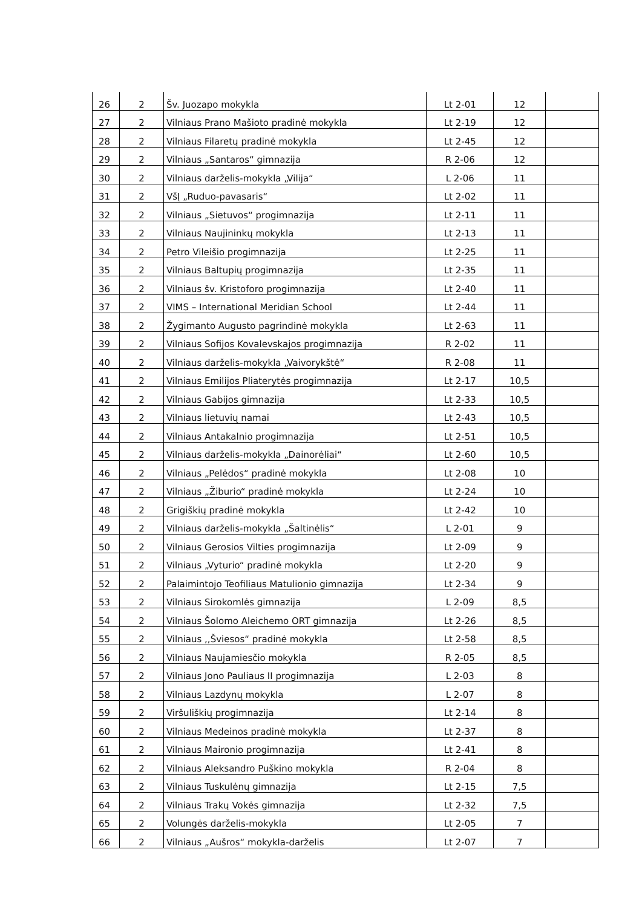| 26 | 2 | Šv. Juozapo mokykla | Lt 2-01 | 12 | |
| 27 | 2 | Vilniaus Prano Mašioto pradinė mokykla | Lt 2-19 | 12 | |
| 28 | 2 | Vilniaus Filaretų pradinė mokykla | Lt 2-45 | 12 | |
| 29 | 2 | Vilniaus „Santaros“ gimnazija | R 2-06 | 12 | |
| 30 | 2 | Vilniaus darželis-mokykla „Vilija“ | L 2-06 | 11 | |
| 31 | 2 | VšĮ „Ruduo-pavasaris“ | Lt 2-02 | 11 | |
| 32 | 2 | Vilniaus „Sietuvos“ progimnazija | Lt 2-11 | 11 | |
| 33 | 2 | Vilniaus Naujininkų mokykla | Lt 2-13 | 11 | |
| 34 | 2 | Petro Vileišio progimnazija | Lt 2-25 | 11 | |
| 35 | 2 | Vilniaus Baltupių progimnazija | Lt 2-35 | 11 | |
| 36 | 2 | Vilniaus šv. Kristoforo progimnazija | Lt 2-40 | 11 | |
| 37 | 2 | VIMS – International Meridian School | Lt 2-44 | 11 | |
| 38 | 2 | Žygimanto Augusto pagrindinė mokykla | Lt 2-63 | 11 | |
| 39 | 2 | Vilniaus Sofijos Kovalevskajos progimnazija | R 2-02 | 11 | |
| 40 | 2 | Vilniaus darželis-mokykla „Vaivorykštė“ | R 2-08 | 11 | |
| 41 | 2 | Vilniaus Emilijos Pliaterytės progimnazija | Lt 2-17 | 10,5 | |
| 42 | 2 | Vilniaus Gabijos gimnazija | Lt 2-33 | 10,5 | |
| 43 | 2 | Vilniaus lietuvių namai | Lt 2-43 | 10,5 | |
| 44 | 2 | Vilniaus Antakalnio progimnazija | Lt 2-51 | 10,5 | |
| 45 | 2 | Vilniaus darželis-mokykla „Dainorėliai“ | Lt 2-60 | 10,5 | |
| 46 | 2 | Vilniaus „Pelėdos“ pradinė mokykla | Lt 2-08 | 10 | |
| 47 | 2 | Vilniaus „Žiburio“ pradinė mokykla | Lt 2-24 | 10 | |
| 48 | 2 | Grigiškių pradinė mokykla | Lt 2-42 | 10 | |
| 49 | 2 | Vilniaus darželis-mokykla „Šaltinėlis“ | L 2-01 | 9 | |
| 50 | 2 | Vilniaus Gerosios Vilties progimnazija | Lt 2-09 | 9 | |
| 51 | 2 | Vilniaus „Vyturio“ pradinė mokykla | Lt 2-20 | 9 | |
| 52 | 2 | Palaimintojo Teofiliaus Matulionio gimnazija | Lt 2-34 | 9 | |
| 53 | 2 | Vilniaus Sirokomlės gimnazija | L 2-09 | 8,5 | |
| 54 | 2 | Vilniaus Šolomo Aleichemo ORT gimnazija | Lt 2-26 | 8,5 | |
| 55 | 2 | Vilniaus ,,Šviesos“ pradinė mokykla | Lt 2-58 | 8,5 | |
| 56 | 2 | Vilniaus Naujamiesčio mokykla | R 2-05 | 8,5 | |
| 57 | 2 | Vilniaus Jono Pauliaus II progimnazija | L 2-03 | 8 | |
| 58 | 2 | Vilniaus Lazdynų mokykla | L 2-07 | 8 | |
| 59 | 2 | Viršuliškių progimnazija | Lt 2-14 | 8 | |
| 60 | 2 | Vilniaus Medeinos pradinė mokykla | Lt 2-37 | 8 | |
| 61 | 2 | Vilniaus Maironio progimnazija | Lt 2-41 | 8 | |
| 62 | 2 | Vilniaus Aleksandro Puškino mokykla | R 2-04 | 8 | |
| 63 | 2 | Vilniaus Tuskulėnų gimnazija | Lt 2-15 | 7,5 | |
| 64 | 2 | Vilniaus Trakų Vokės gimnazija | Lt 2-32 | 7,5 | |
| 65 | 2 | Volungės darželis-mokykla | Lt 2-05 | 7 | |
| 66 | 2 | Vilniaus „Aušros“ mokykla-darželis | Lt 2-07 | 7 | |